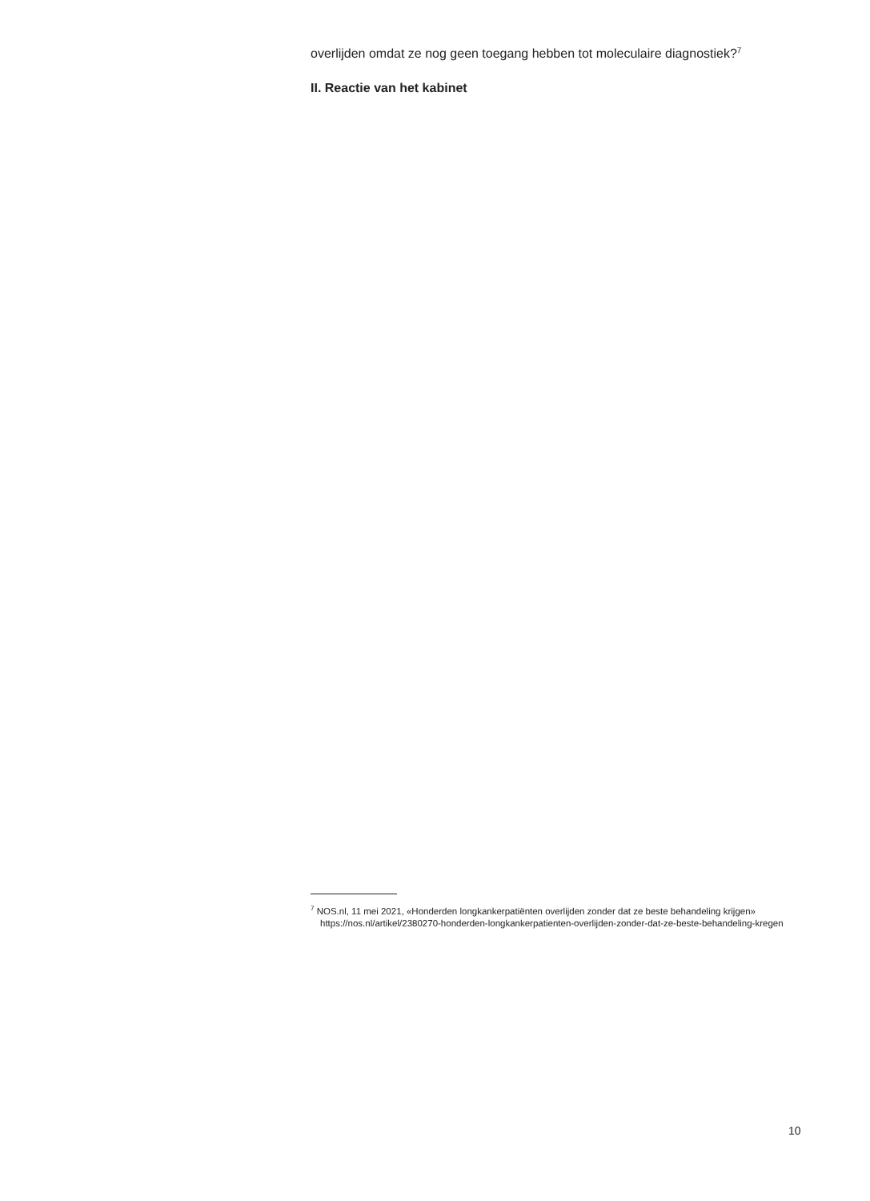overlijden omdat ze nog geen toegang hebben tot moleculaire diagnostiek?<sup>7</sup>
II. Reactie van het kabinet
<sup>7</sup> NOS.nl, 11 mei 2021, «Honderden longkankerpatiënten overlijden zonder dat ze beste behandeling krijgen» https://nos.nl/artikel/2380270-honderden-longkankerpatienten-overlijden-zonder-dat-ze-beste-behandeling-kregen
10